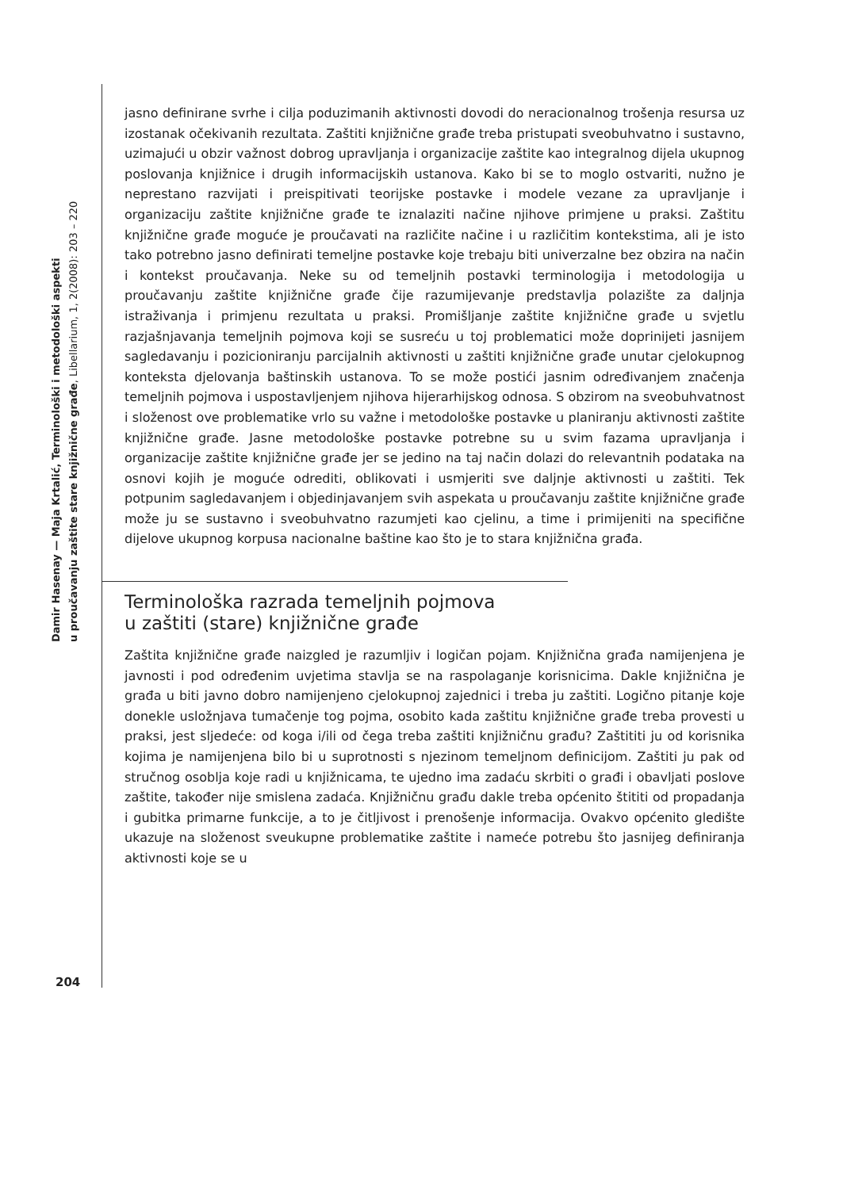Damir Hasenay — Maja Krtalić, Terminološki i metodološki aspekti
u proučavanju zaštite stare knjižnične građe, Libellarium, 1, 2(2008): 203 – 220
jasno definirane svrhe i cilja poduzimanih aktivnosti dovodi do neracionalnog trošenja resursa uz izostanak očekivanih rezultata. Zaštiti knjižnične građe treba pristupati sveobuhvatno i sustavno, uzimajući u obzir važnost dobrog upravljanja i organizacije zaštite kao integralnog dijela ukupnog poslovanja knjižnice i drugih informacijskih ustanova. Kako bi se to moglo ostvariti, nužno je neprestano razvijati i preispitivati teorijske postavke i modele vezane za upravljanje i organizaciju zaštite knjižnične građe te iznalaziti načine njihove primjene u praksi. Zaštitu knjižnične građe moguće je proučavati na različite načine i u različitim kontekstima, ali je isto tako potrebno jasno definirati temeljne postavke koje trebaju biti univerzalne bez obzira na način i kontekst proučavanja. Neke su od temeljnih postavki terminologija i metodologija u proučavanju zaštite knjižnične građe čije razumijevanje predstavlja polazište za daljnja istraživanja i primjenu rezultata u praksi. Promišljanje zaštite knjižnične građe u svjetlu razjašnjavanja temeljnih pojmova koji se susreću u toj problematici može doprinijeti jasnijem sagledavanju i pozicioniranju parcijalnih aktivnosti u zaštiti knjižnične građe unutar cjelokupnog konteksta djelovanja baštinskih ustanova. To se može postići jasnim određivanjem značenja temeljnih pojmova i uspostavljenjem njihova hijerarhijskog odnosa. S obzirom na sveobuhvatnost i složenost ove problematike vrlo su važne i metodološke postavke u planiranju aktivnosti zaštite knjižnične građe. Jasne metodološke postavke potrebne su u svim fazama upravljanja i organizacije zaštite knjižnične građe jer se jedino na taj način dolazi do relevantnih podataka na osnovi kojih je moguće odrediti, oblikovati i usmjeriti sve daljnje aktivnosti u zaštiti. Tek potpunim sagledavanjem i objedinjavanjem svih aspekata u proučavanju zaštite knjižnične građe može ju se sustavno i sveobuhvatno razumjeti kao cjelinu, a time i primijeniti na specifične dijelove ukupnog korpusa nacionalne baštine kao što je to stara knjižnična građa.
Terminološka razrada temeljnih pojmova
u zaštiti (stare) knjižnične građe
Zaštita knjižnične građe naizgled je razumljiv i logičan pojam. Knjižnična građa namijenjena je javnosti i pod određenim uvjetima stavlja se na raspolaganje korisnicima. Dakle knjižnična je građa u biti javno dobro namijenjeno cjelokupnoj zajednici i treba ju zaštiti. Logično pitanje koje donekle usložnjava tumačenje tog pojma, osobito kada zaštitu knjižnične građe treba provesti u praksi, jest sljedeće: od koga i/ili od čega treba zaštiti knjižničnu građu? Zaštititi ju od korisnika kojima je namijenjena bilo bi u suprotnosti s njezinom temeljnom definicijom. Zaštiti ju pak od stručnog osoblja koje radi u knjižnicama, te ujedno ima zadaću skrbiti o građi i obavljati poslove zaštite, također nije smislena zadaća. Knjižničnu građu dakle treba općenito štititi od propadanja i gubitka primarne funkcije, a to je čitljivost i prenošenje informacija. Ovakvo općenito gledište ukazuje na složenost sveukupne problematike zaštite i nameće potrebu što jasnijeg definiranja aktivnosti koje se u
204